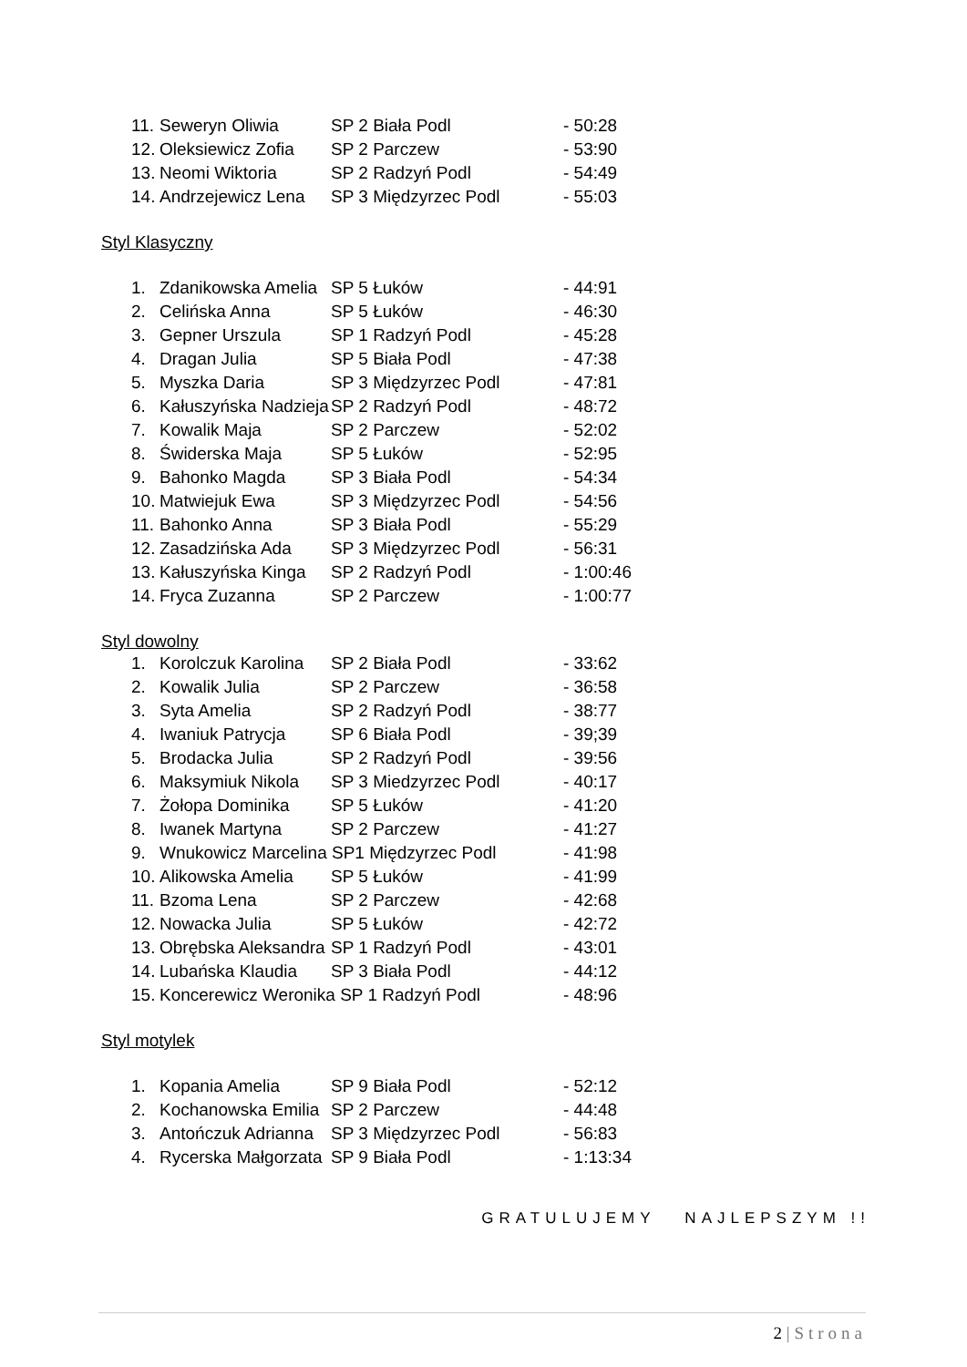| 11. | Seweryn Oliwia | SP 2 Biała Podl | - 50:28 |
| 12. | Oleksiewicz Zofia | SP 2 Parczew | - 53:90 |
| 13. | Neomi Wiktoria | SP 2 Radzyń Podl | - 54:49 |
| 14. | Andrzejewicz Lena | SP 3 Międzyrzec Podl | - 55:03 |
Styl Klasyczny
| 1. | Zdanikowska Amelia | SP 5 Łuków | - 44:91 |
| 2. | Celińska Anna | SP 5 Łuków | - 46:30 |
| 3. | Gepner Urszula | SP 1 Radzyń Podl | - 45:28 |
| 4. | Dragan Julia | SP 5 Biała Podl | - 47:38 |
| 5. | Myszka Daria | SP 3 Międzyrzec Podl | - 47:81 |
| 6. | Kałuszyńska Nadzieja | SP 2 Radzyń Podl | - 48:72 |
| 7. | Kowalik Maja | SP 2 Parczew | - 52:02 |
| 8. | Świderska Maja | SP 5 Łuków | - 52:95 |
| 9. | Bahonko Magda | SP 3 Biała Podl | - 54:34 |
| 10. | Matwiejuk Ewa | SP 3 Międzyrzec Podl | - 54:56 |
| 11. | Bahonko Anna | SP 3 Biała Podl | - 55:29 |
| 12. | Zasadzińska Ada | SP 3 Międzyrzec Podl | - 56:31 |
| 13. | Kałuszyńska Kinga | SP 2 Radzyń Podl | - 1:00:46 |
| 14. | Fryca Zuzanna | SP 2 Parczew | - 1:00:77 |
Styl dowolny
| 1. | Korolczuk Karolina | SP 2 Biała Podl | - 33:62 |
| 2. | Kowalik Julia | SP 2 Parczew | - 36:58 |
| 3. | Syta Amelia | SP 2 Radzyń Podl | - 38:77 |
| 4. | Iwaniuk Patrycja | SP 6 Biała Podl | - 39;39 |
| 5. | Brodacka Julia | SP 2 Radzyń Podl | - 39:56 |
| 6. | Maksymiuk Nikola | SP 3 Miedzyrzec Podl | - 40:17 |
| 7. | Żołopa Dominika | SP 5 Łuków | - 41:20 |
| 8. | Iwanek Martyna | SP 2 Parczew | - 41:27 |
| 9. | Wnukowicz Marcelina SP1 Międzyrzec Podl | | - 41:98 |
| 10. | Alikowska Amelia | SP 5 Łuków | - 41:99 |
| 11. | Bzoma Lena | SP 2 Parczew | - 42:68 |
| 12. | Nowacka Julia | SP 5 Łuków | - 42:72 |
| 13. | Obrębska Aleksandra | SP 1 Radzyń Podl | - 43:01 |
| 14. | Lubańska Klaudia | SP 3 Biała Podl | - 44:12 |
| 15. | Koncerewicz Weronika SP 1 Radzyń Podl | | - 48:96 |
Styl motylek
| 1. | Kopania Amelia | SP 9 Biała Podl | - 52:12 |
| 2. | Kochanowska Emilia | SP 2 Parczew | - 44:48 |
| 3. | Antończuk Adrianna | SP 3 Międzyrzec Podl | - 56:83 |
| 4. | Rycerska Małgorzata | SP 9 Biała Podl | - 1:13:34 |
GRATULUJEMY NAJLEPSZYM !!
2 | Strona